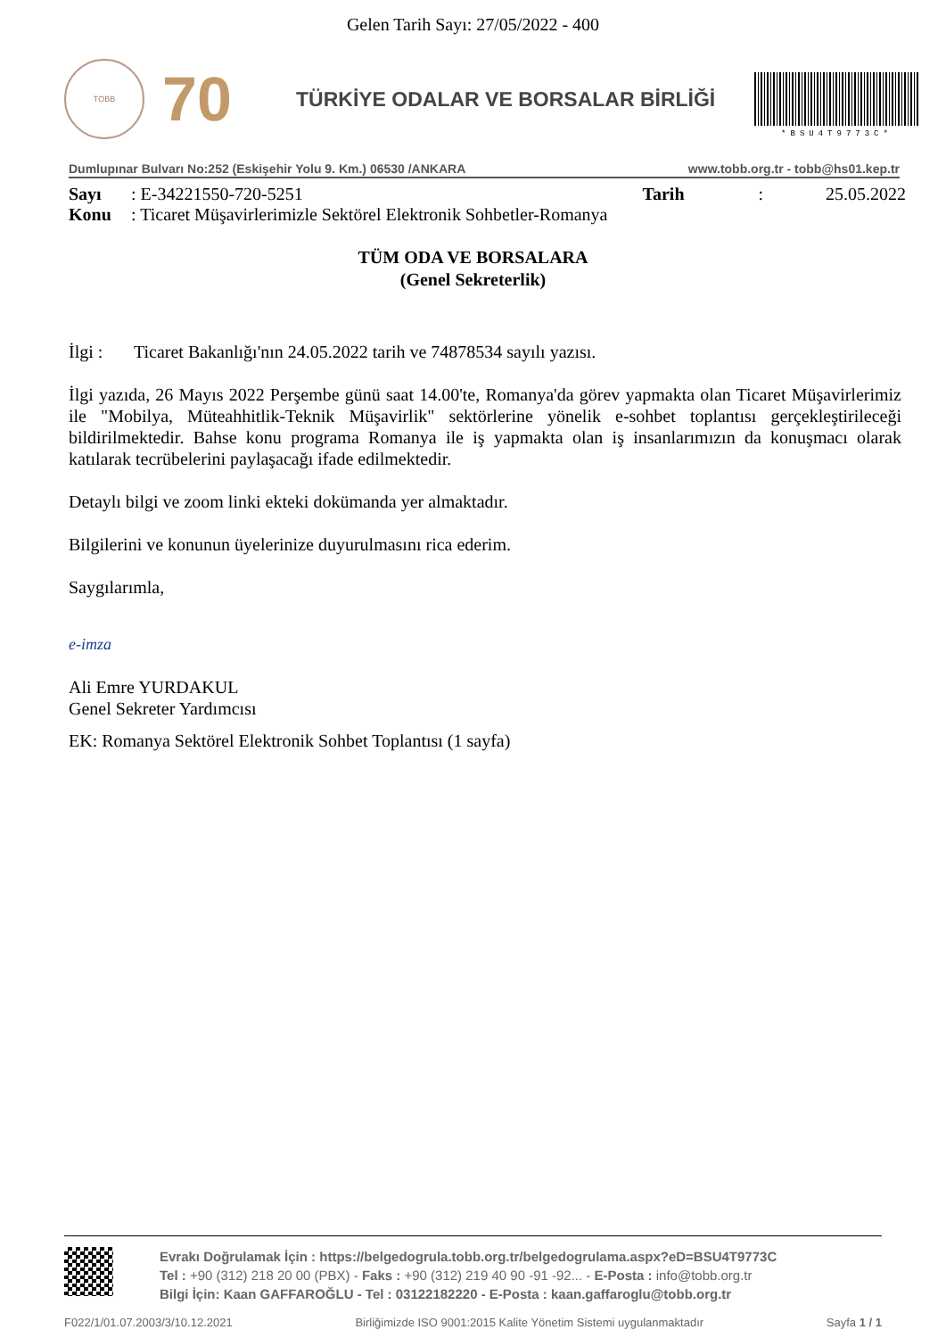Gelen Tarih Sayı: 27/05/2022 - 400
TOBB
70
TÜRKİYE ODALAR VE BORSALAR BİRLİĞİ
*BSU4T9773C*
Dumlupınar Bulvarı No:252 (Eskişehir Yolu 9. Km.) 06530 /ANKARA www.tobb.org.tr - tobb@hs01.kep.tr
Sayı: E-34221550-720-5251 Tarih: 25.05.2022
Konu: Ticaret Müşavirlerimizle Sektörel Elektronik Sohbetler-Romanya
TÜM ODA VE BORSALARA
(Genel Sekreterlik)
İlgi : Ticaret Bakanlığı'nın 24.05.2022 tarih ve 74878534 sayılı yazısı.
İlgi yazıda, 26 Mayıs 2022 Perşembe günü saat 14.00'te, Romanya'da görev yapmakta olan Ticaret Müşavirlerimiz ile "Mobilya, Müteahhitlik-Teknik Müşavirlik" sektörlerine yönelik e-sohbet toplantısı gerçekleştirileceği bildirilmektedir. Bahse konu programa Romanya ile iş yapmakta olan iş insanlarımızın da konuşmacı olarak katılarak tecrübelerini paylaşacağı ifade edilmektedir.
Detaylı bilgi ve zoom linki ekteki dokümanda yer almaktadır.
Bilgilerini ve konunun üyelerinize duyurulmasını rica ederim.
Saygılarımla,
e-imza
Ali Emre YURDAKUL
Genel Sekreter Yardımcısı
EK: Romanya Sektörel Elektronik Sohbet Toplantısı (1 sayfa)
Evrakı Doğrulamak İçin : https://belgedogrula.tobb.org.tr/belgedogrulama.aspx?eD=BSU4T9773C
Tel : +90 (312) 218 20 00 (PBX) - Faks : +90 (312) 219 40 90 -91 -92... - E-Posta : info@tobb.org.tr
Bilgi İçin: Kaan GAFFAROĞLU - Tel : 03122182220 - E-Posta : kaan.gaffaroglu@tobb.org.tr
F022/1/01.07.2003/3/10.12.2021 Birliğimizde ISO 9001:2015 Kalite Yönetim Sistemi uygulanmaktadır Sayfa 1 / 1